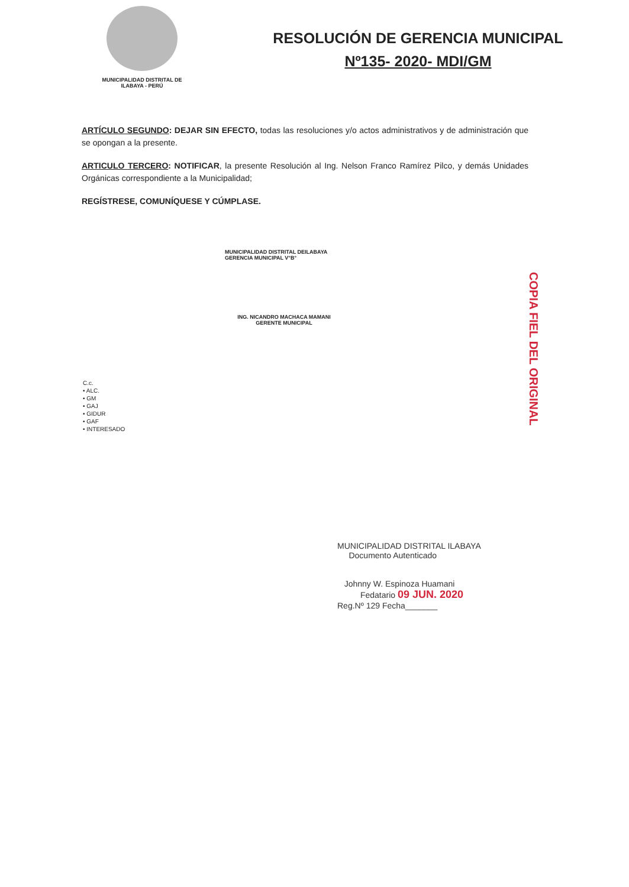MUNICIPALIDAD DISTRITAL DE
ILABAYA - PERÚ
RESOLUCIÓN DE GERENCIA MUNICIPAL
Nº135- 2020- MDI/GM
ARTÍCULO SEGUNDO: DEJAR SIN EFECTO, todas las resoluciones y/o actos administrativos y de administración que se opongan a la presente.
ARTICULO TERCERO: NOTIFICAR, la presente Resolución al Ing. Nelson Franco Ramírez Pilco, y demás Unidades Orgánicas correspondiente a la Municipalidad;
REGÍSTRESE, COMUNÍQUESE Y CÚMPLASE.
MUNICIPALIDAD DISTRITAL DEILABAYA
GERENCIA MUNICIPAL V°B°
ING. NICANDRO MACHACA MAMANI
GERENTE MUNICIPAL
C.c.
• ALC.
• GM
• GAJ
• GIDUR
• GAF
• INTERESADO
COPIA FIEL DEL ORIGINAL
MUNICIPALIDAD DISTRITAL ILABAYA
Documento Autenticado
Johnny W. Espinoza Huamani
Fedatario 09 JUN. 2020
Reg.Nº 129 Fecha_______